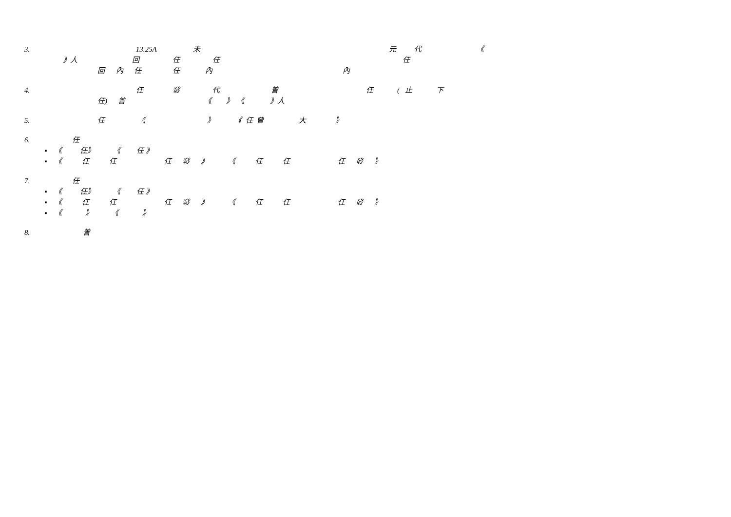3. 13.25A 未 元 代 《
》人 回 任 任 任
回 內 任 任 內 內
4. 任 發 代 曾 任 ( 止 下
任) 曾 《 》 《 》人
5. 任 《 》 《 任 曾 大 》
6. 任
▪ 《 任》 《 任 》
▪ 《 任 任 任 發 》 《 任 任 任 發 》
7. 任
▪ 《 任》 《 任 》
▪ 《 任 任 任 發 》 《 任 任 任 發 》
▪ 《 》 《 》
8. 曾